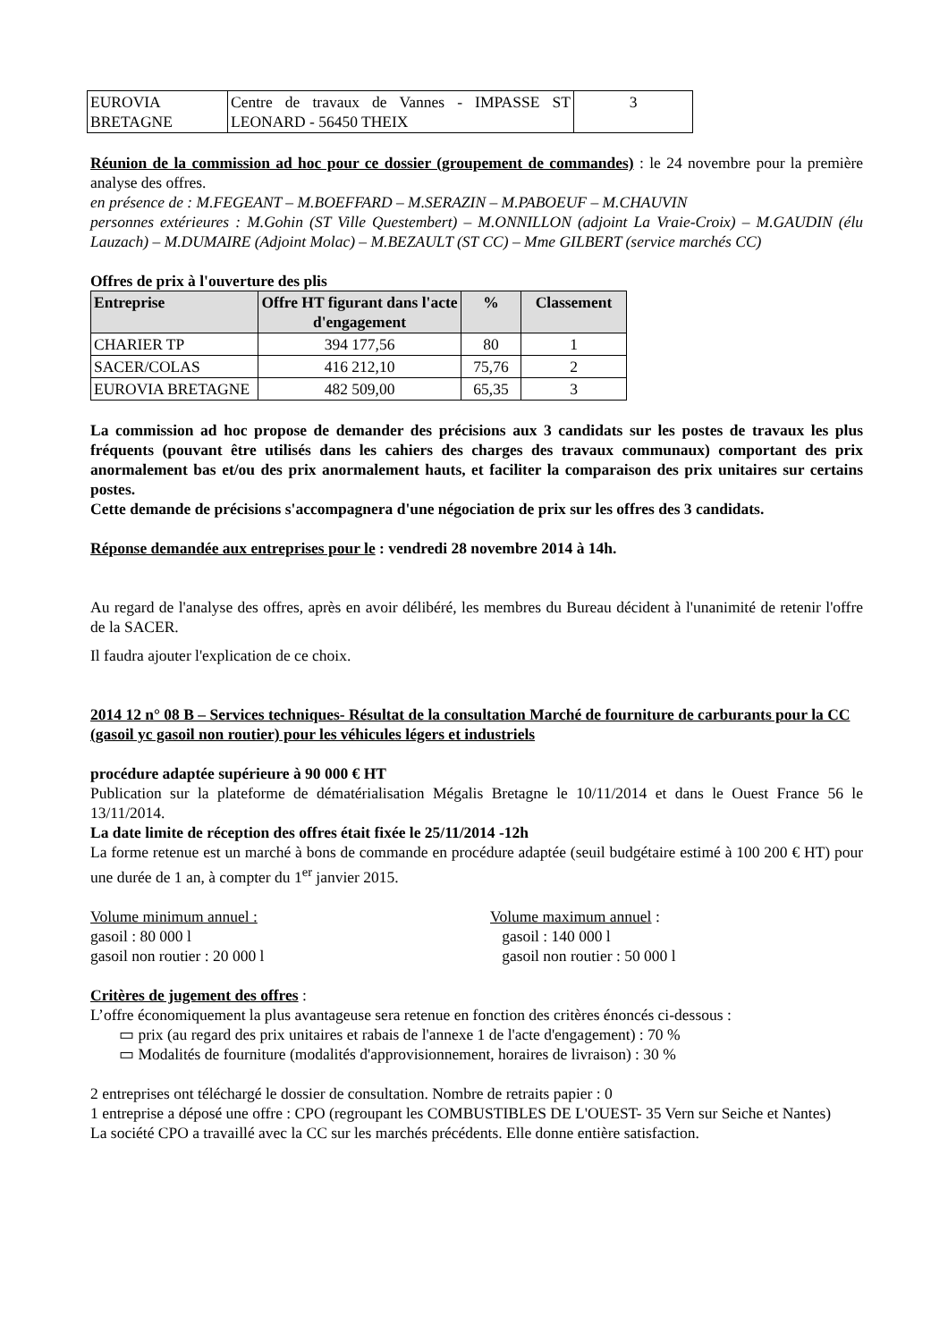| EUROVIA BRETAGNE | Centre de travaux de Vannes - IMPASSE ST LEONARD - 56450 THEIX | 3 |
Réunion de la commission ad hoc pour ce dossier (groupement de commandes) : le 24 novembre pour la première analyse des offres.
en présence de : M.FEGEANT – M.BOEFFARD – M.SERAZIN – M.PABOEUF – M.CHAUVIN
personnes extérieures : M.Gohin (ST Ville Questembert) – M.ONNILLON (adjoint La Vraie-Croix) – M.GAUDIN (élu Lauzach) – M.DUMAIRE (Adjoint Molac) – M.BEZAULT (ST CC) – Mme GILBERT (service marchés CC)
Offres de prix à l'ouverture des plis
| Entreprise | Offre HT figurant dans l'acte d'engagement | % | Classement |
| --- | --- | --- | --- |
| CHARIER TP | 394 177,56 | 80 | 1 |
| SACER/COLAS | 416 212,10 | 75,76 | 2 |
| EUROVIA BRETAGNE | 482 509,00 | 65,35 | 3 |
La commission ad hoc propose de demander des précisions aux 3 candidats sur les postes de travaux les plus fréquents (pouvant être utilisés dans les cahiers des charges des travaux communaux) comportant des prix anormalement bas et/ou des prix anormalement hauts, et faciliter la comparaison des prix unitaires sur certains postes.
Cette demande de précisions s'accompagnera d'une négociation de prix sur les offres des 3 candidats.
Réponse demandée aux entreprises pour le : vendredi 28 novembre 2014 à 14h.
Au regard de l'analyse des offres, après en avoir délibéré, les membres du Bureau décident à l'unanimité de retenir l'offre de la SACER.
Il faudra ajouter l'explication de ce choix.
2014 12 n° 08 B – Services techniques- Résultat de la consultation Marché de fourniture de carburants pour la CC
(gasoil yc gasoil non routier) pour les véhicules légers et industriels
procédure adaptée supérieure à 90 000 € HT
Publication sur la plateforme de dématérialisation Mégalis Bretagne le 10/11/2014 et dans le Ouest France 56 le 13/11/2014.
La date limite de réception des offres était fixée le 25/11/2014 -12h
La forme retenue est un marché à bons de commande en procédure adaptée (seuil budgétaire estimé à 100 200 € HT) pour une durée de 1 an, à compter du 1<sup>er</sup> janvier 2015.
Volume minimum annuel :
gasoil : 80 000 l
gasoil non routier : 20 000 l
Volume maximum annuel :
gasoil : 140 000 l
gasoil non routier : 50 000 l
Critères de jugement des offres :
L’offre économiquement la plus avantageuse sera retenue en fonction des critères énoncés ci-dessous :
▭ prix (au regard des prix unitaires et rabais de l'annexe 1 de l'acte d'engagement) : 70 %
▭ Modalités de fourniture (modalités d'approvisionnement, horaires de livraison) : 30 %
2 entreprises ont téléchargé le dossier de consultation. Nombre de retraits papier : 0
1 entreprise a déposé une offre : CPO (regroupant les COMBUSTIBLES DE L'OUEST- 35 Vern sur Seiche et Nantes)
La société CPO a travaillé avec la CC sur les marchés précédents. Elle donne entière satisfaction.